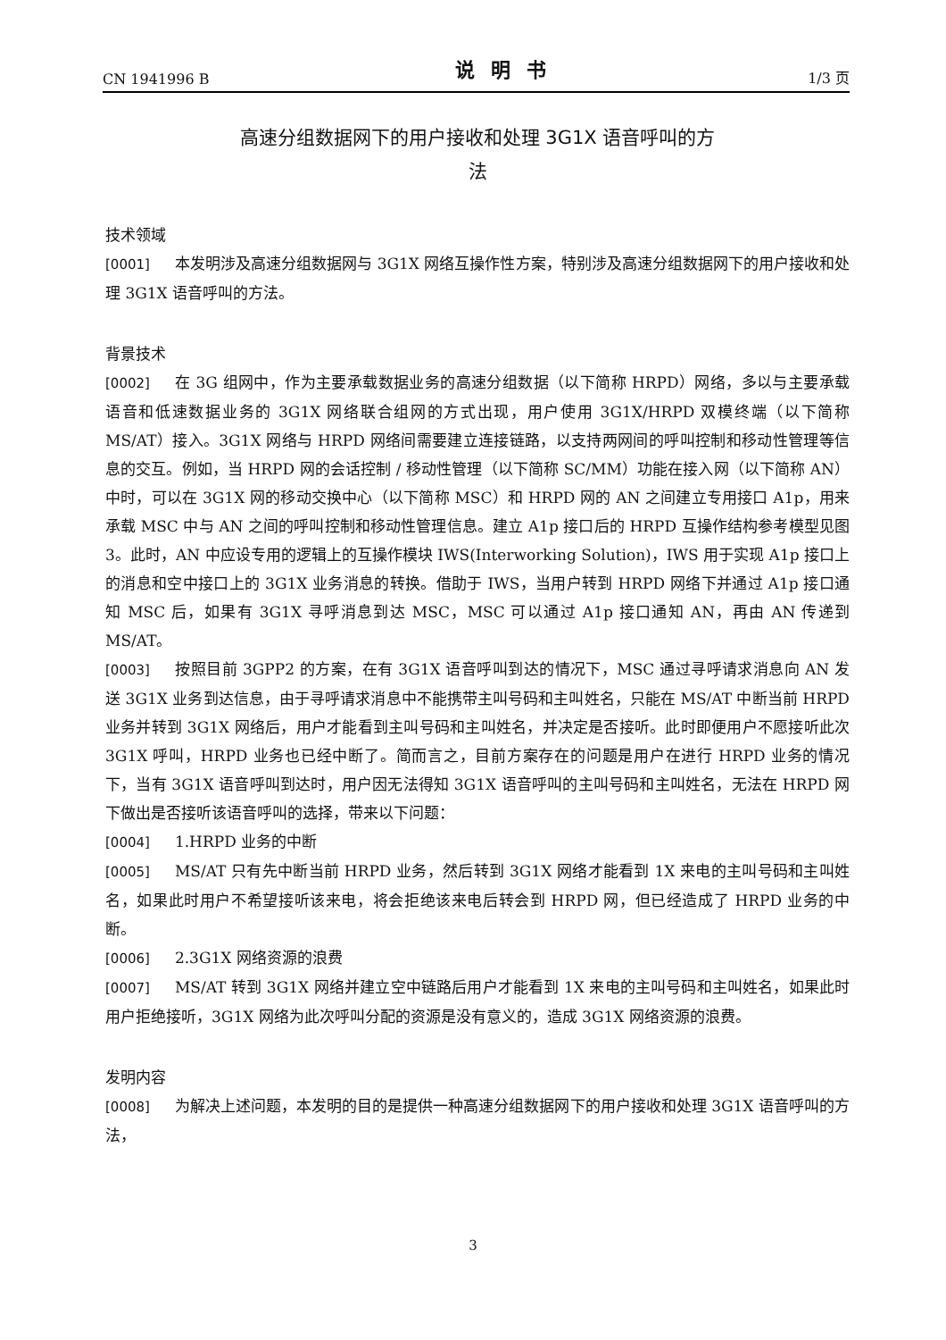CN 1941996 B 说明书 1/3 页
高速分组数据网下的用户接收和处理 3G1X 语音呼叫的方
法
技术领域
[0001] 本发明涉及高速分组数据网与 3G1X 网络互操作性方案，特别涉及高速分组数据网下的用户接收和处理 3G1X 语音呼叫的方法。
背景技术
[0002] 在 3G 组网中，作为主要承载数据业务的高速分组数据（以下简称 HRPD）网络，多以与主要承载语音和低速数据业务的 3G1X 网络联合组网的方式出现，用户使用 3G1X/HRPD 双模终端（以下简称 MS/AT）接入。3G1X 网络与 HRPD 网络间需要建立连接链路，以支持两网间的呼叫控制和移动性管理等信息的交互。例如，当 HRPD 网的会话控制 / 移动性管理（以下简称 SC/MM）功能在接入网（以下简称 AN）中时，可以在 3G1X 网的移动交换中心（以下简称 MSC）和 HRPD 网的 AN 之间建立专用接口 A1p，用来承载 MSC 中与 AN 之间的呼叫控制和移动性管理信息。建立 A1p 接口后的 HRPD 互操作结构参考模型见图 3。此时，AN 中应设专用的逻辑上的互操作模块 IWS(Interworking Solution)，IWS 用于实现 A1p 接口上的消息和空中接口上的 3G1X 业务消息的转换。借助于 IWS，当用户转到 HRPD 网络下并通过 A1p 接口通知 MSC 后，如果有 3G1X 寻呼消息到达 MSC，MSC 可以通过 A1p 接口通知 AN，再由 AN 传递到 MS/AT。
[0003] 按照目前 3GPP2 的方案，在有 3G1X 语音呼叫到达的情况下，MSC 通过寻呼请求消息向 AN 发送 3G1X 业务到达信息，由于寻呼请求消息中不能携带主叫号码和主叫姓名，只能在 MS/AT 中断当前 HRPD 业务并转到 3G1X 网络后，用户才能看到主叫号码和主叫姓名，并决定是否接听。此时即便用户不愿接听此次 3G1X 呼叫，HRPD 业务也已经中断了。简而言之，目前方案存在的问题是用户在进行 HRPD 业务的情况下，当有 3G1X 语音呼叫到达时，用户因无法得知 3G1X 语音呼叫的主叫号码和主叫姓名，无法在 HRPD 网下做出是否接听该语音呼叫的选择，带来以下问题：
[0004] 1.HRPD 业务的中断
[0005] MS/AT 只有先中断当前 HRPD 业务，然后转到 3G1X 网络才能看到 1X 来电的主叫号码和主叫姓名，如果此时用户不希望接听该来电，将会拒绝该来电后转会到 HRPD 网，但已经造成了 HRPD 业务的中断。
[0006] 2.3G1X 网络资源的浪费
[0007] MS/AT 转到 3G1X 网络并建立空中链路后用户才能看到 1X 来电的主叫号码和主叫姓名，如果此时用户拒绝接听，3G1X 网络为此次呼叫分配的资源是没有意义的，造成 3G1X 网络资源的浪费。
发明内容
[0008] 为解决上述问题，本发明的目的是提供一种高速分组数据网下的用户接收和处理 3G1X 语音呼叫的方法，
3